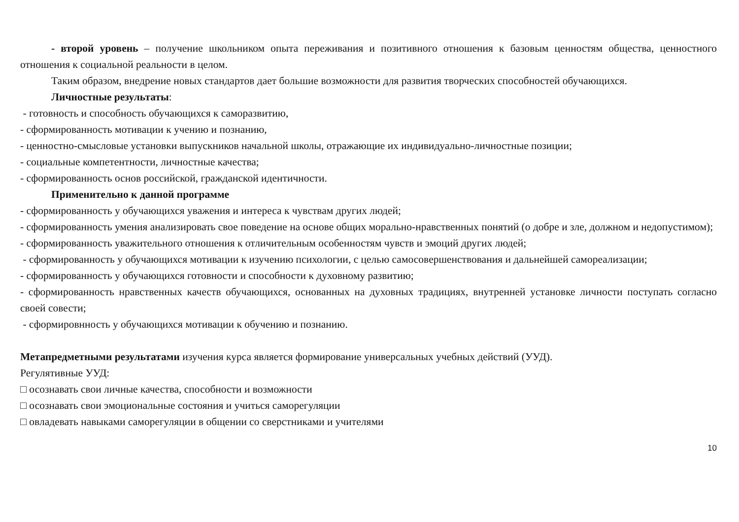- второй уровень – получение школьником опыта переживания и позитивного отношения к базовым ценностям общества, ценностного отношения к социальной реальности в целом.
Таким образом, внедрение новых стандартов дает большие возможности для развития творческих способностей обучающихся.
Личностные результаты:
- готовность и способность обучающихся к саморазвитию,
- сформированность мотивации к учению и познанию,
- ценностно-смысловые установки выпускников начальной школы, отражающие их индивидуально-личностные позиции;
- социальные компетентности, личностные качества;
- сформированность основ российской, гражданской идентичности.
Применительно к данной программе
- сформированность у обучающихся уважения и интереса к чувствам других людей;
- сформированность умения анализировать свое поведение на основе общих морально-нравственных понятий (о добре и зле, должном и недопустимом);
- сформированность уважительного отношения к отличительным особенностям чувств и эмоций других людей;
- сформированность у обучающихся мотивации к изучению психологии, с целью самосовершенствования и дальнейшей самореализации;
- сформированность у обучающихся готовности и способности к духовному развитию;
- сформированность нравственных качеств обучающихся, основанных на духовных традициях, внутренней установке личности поступать согласно своей совести;
- сформировнность у обучающихся мотивации к обучению и познанию.
Метапредметными результатами изучения курса является формирование универсальных учебных действий (УУД).
Регулятивные УУД:
□ осознавать свои личные качества, способности и возможности
□ осознавать свои эмоциональные состояния и учиться саморегуляции
□ овладевать навыками саморегуляции в общении со сверстниками и учителями
10